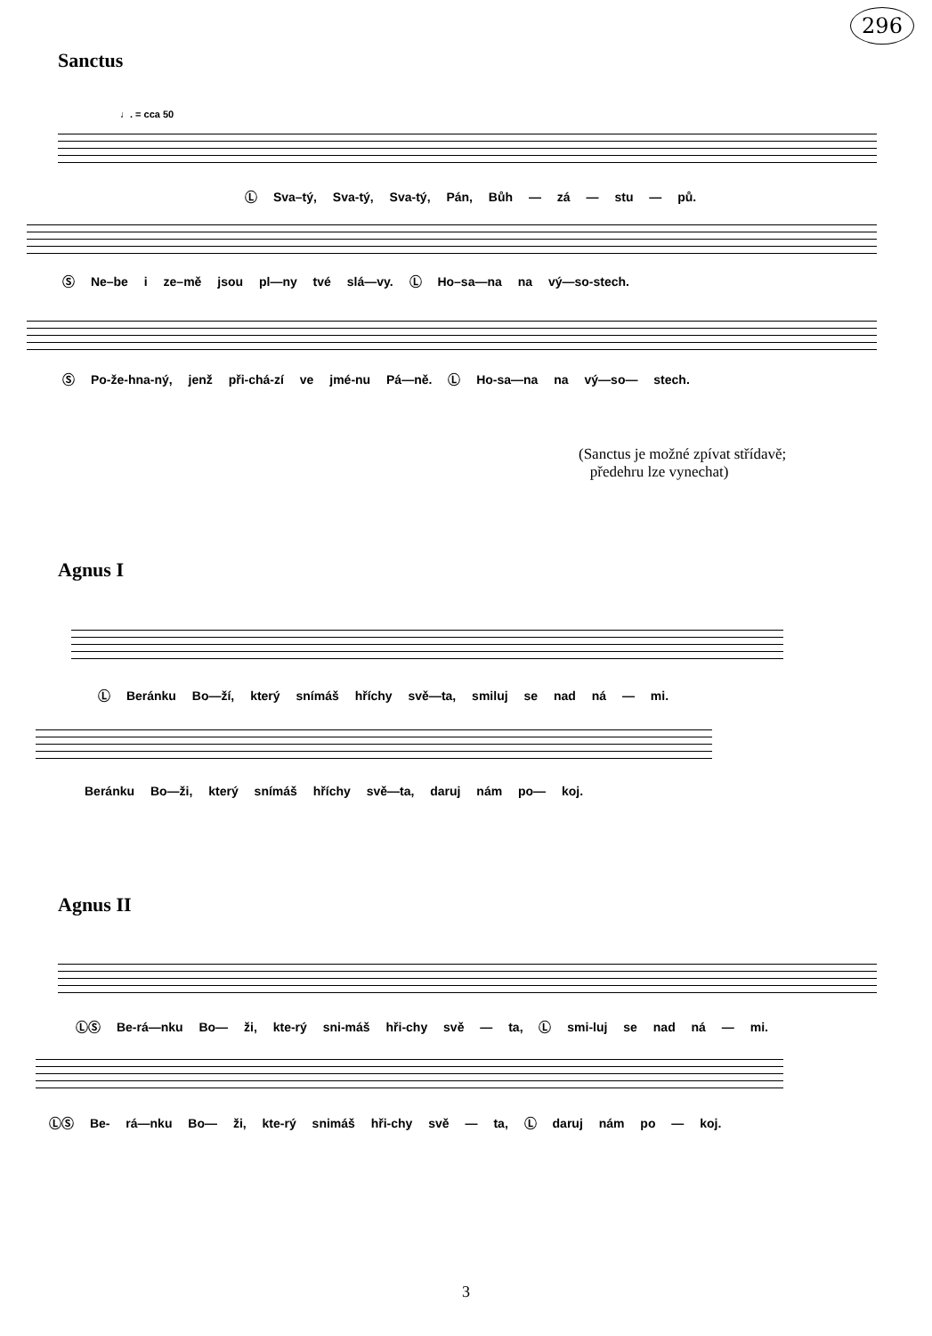296
Sanctus
♩. = cca 50
Ⓛ Sva–tý, Sva-tý, Sva-tý, Pán, Bůh — zá — stu — pů.
Ⓢ Ne–be i ze–mě jsou pl—ny tvé slá—vy. Ⓛ Ho–sa—na na vý—so-stech.
Ⓢ Po-že-hna-ný, jenž při-chá-zí ve jmé-nu Pá—ně. Ⓛ Ho-sa—na na vý—so— stech.
(Sanctus je možné zpívat střídavě;
předehru lze vynechat)
Agnus I
Ⓛ Beránku Bo—ží, který snímáš hříchy svě—ta, smiluj se nad ná — mi.
Beránku Bo—ži, který snímáš hříchy svě—ta, daruj nám po— koj.
Agnus II
ⓁⓈ Be-rá—nku Bo— ži, kte-rý sni-máš hři-chy svě — ta, Ⓛ smi-luj se nad ná — mi.
ⓁⓈ Be- rá—nku Bo— ži, kte-rý snimáš hři-chy svě — ta, Ⓛ daruj nám po — koj.
3